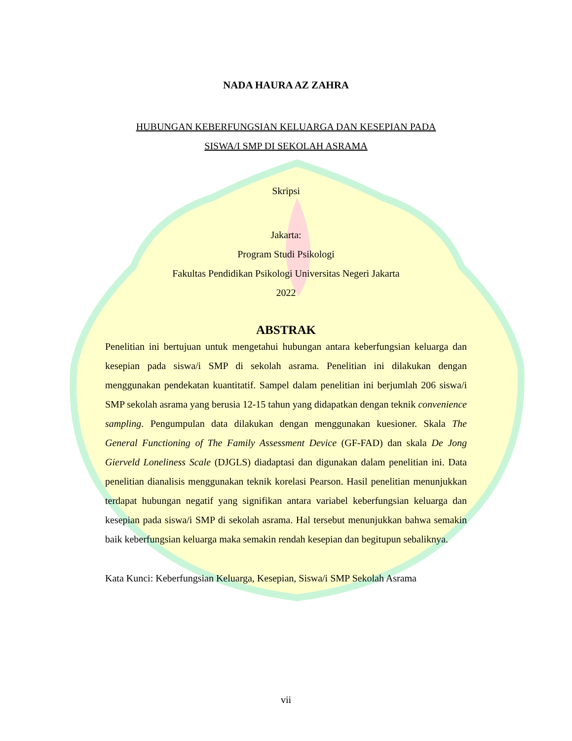NADA HAURA AZ ZAHRA
HUBUNGAN KEBERFUNGSIAN KELUARGA DAN KESEPIAN PADA
SISWA/I SMP DI SEKOLAH ASRAMA
Skripsi
Jakarta:
Program Studi Psikologi
Fakultas Pendidikan Psikologi Universitas Negeri Jakarta
2022
ABSTRAK
Penelitian ini bertujuan untuk mengetahui hubungan antara keberfungsian keluarga dan kesepian pada siswa/i SMP di sekolah asrama. Penelitian ini dilakukan dengan menggunakan pendekatan kuantitatif. Sampel dalam penelitian ini berjumlah 206 siswa/i SMP sekolah asrama yang berusia 12-15 tahun yang didapatkan dengan teknik convenience sampling. Pengumpulan data dilakukan dengan menggunakan kuesioner. Skala The General Functioning of The Family Assessment Device (GF-FAD) dan skala De Jong Gierveld Loneliness Scale (DJGLS) diadaptasi dan digunakan dalam penelitian ini. Data penelitian dianalisis menggunakan teknik korelasi Pearson. Hasil penelitian menunjukkan terdapat hubungan negatif yang signifikan antara variabel keberfungsian keluarga dan kesepian pada siswa/i SMP di sekolah asrama. Hal tersebut menunjukkan bahwa semakin baik keberfungsian keluarga maka semakin rendah kesepian dan begitupun sebaliknya.
Kata Kunci: Keberfungsian Keluarga, Kesepian, Siswa/i SMP Sekolah Asrama
vii